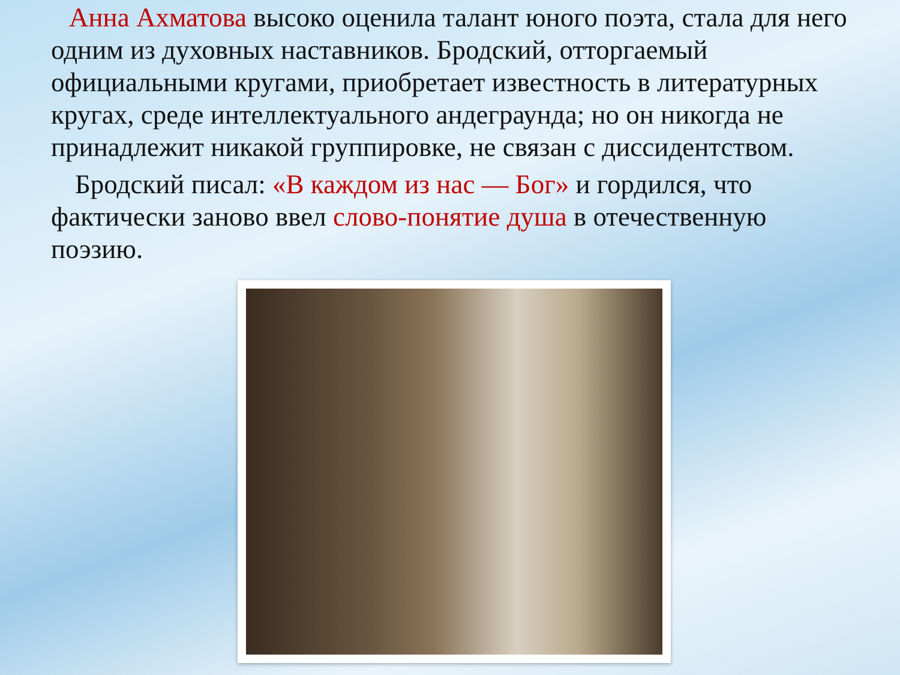Анна Ахматова высоко оценила талант юного поэта, стала для него одним из духовных наставников. Бродский, отторгаемый официальными кругами, приобретает известность в литературных кругах, среде интеллектуального андеграунда; но он никогда не принадлежит никакой группировке, не связан с диссидентством.
Бродский писал: «В каждом из нас — Бог» и гордился, что фактически заново ввел слово-понятие душа в отечественную поэзию.